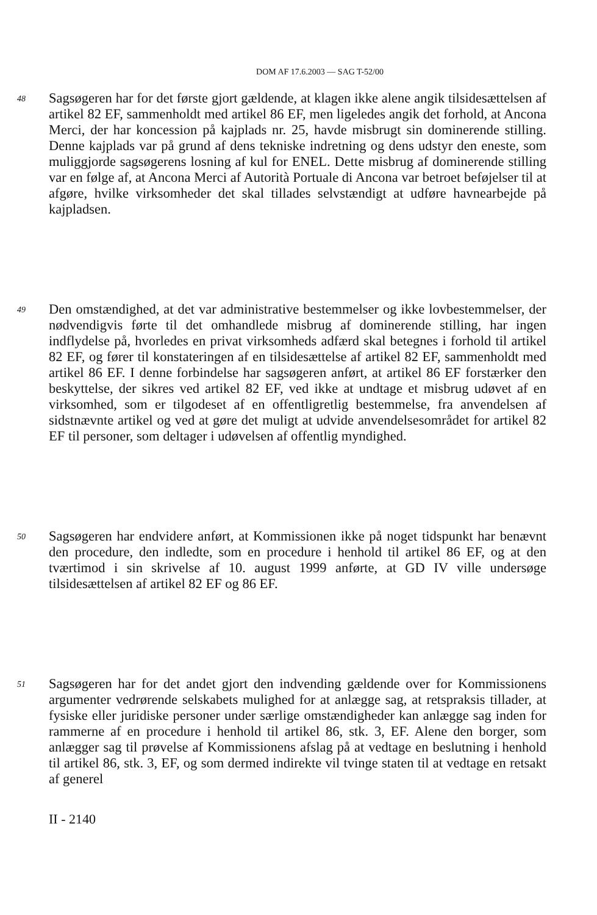DOM AF 17.6.2003 — SAG T-52/00
48
Sagsøgeren har for det første gjort gældende, at klagen ikke alene angik tilsidesættelsen af artikel 82 EF, sammenholdt med artikel 86 EF, men ligeledes angik det forhold, at Ancona Merci, der har koncession på kajplads nr. 25, havde misbrugt sin dominerende stilling. Denne kajplads var på grund af dens tekniske indretning og dens udstyr den eneste, som muliggjorde sagsøgerens losning af kul for ENEL. Dette misbrug af dominerende stilling var en følge af, at Ancona Merci af Autorità Portuale di Ancona var betroet beføjelser til at afgøre, hvilke virksomheder det skal tillades selvstændigt at udføre havnearbejde på kajpladsen.
49
Den omstændighed, at det var administrative bestemmelser og ikke lovbestemmelser, der nødvendigvis førte til det omhandlede misbrug af dominerende stilling, har ingen indflydelse på, hvorledes en privat virksomheds adfærd skal betegnes i forhold til artikel 82 EF, og fører til konstateringen af en tilsidesættelse af artikel 82 EF, sammenholdt med artikel 86 EF. I denne forbindelse har sagsøgeren anført, at artikel 86 EF forstærker den beskyttelse, der sikres ved artikel 82 EF, ved ikke at undtage et misbrug udøvet af en virksomhed, som er tilgodeset af en offentligretlig bestemmelse, fra anvendelsen af sidstnævnte artikel og ved at gøre det muligt at udvide anvendelsesområdet for artikel 82 EF til personer, som deltager i udøvelsen af offentlig myndighed.
50
Sagsøgeren har endvidere anført, at Kommissionen ikke på noget tidspunkt har benævnt den procedure, den indledte, som en procedure i henhold til artikel 86 EF, og at den tværtimod i sin skrivelse af 10. august 1999 anførte, at GD IV ville undersøge tilsidesættelsen af artikel 82 EF og 86 EF.
51
Sagsøgeren har for det andet gjort den indvending gældende over for Kommissionens argumenter vedrørende selskabets mulighed for at anlægge sag, at retspraksis tillader, at fysiske eller juridiske personer under særlige omstændigheder kan anlægge sag inden for rammerne af en procedure i henhold til artikel 86, stk. 3, EF. Alene den borger, som anlægger sag til prøvelse af Kommissionens afslag på at vedtage en beslutning i henhold til artikel 86, stk. 3, EF, og som dermed indirekte vil tvinge staten til at vedtage en retsakt af generel
II - 2140